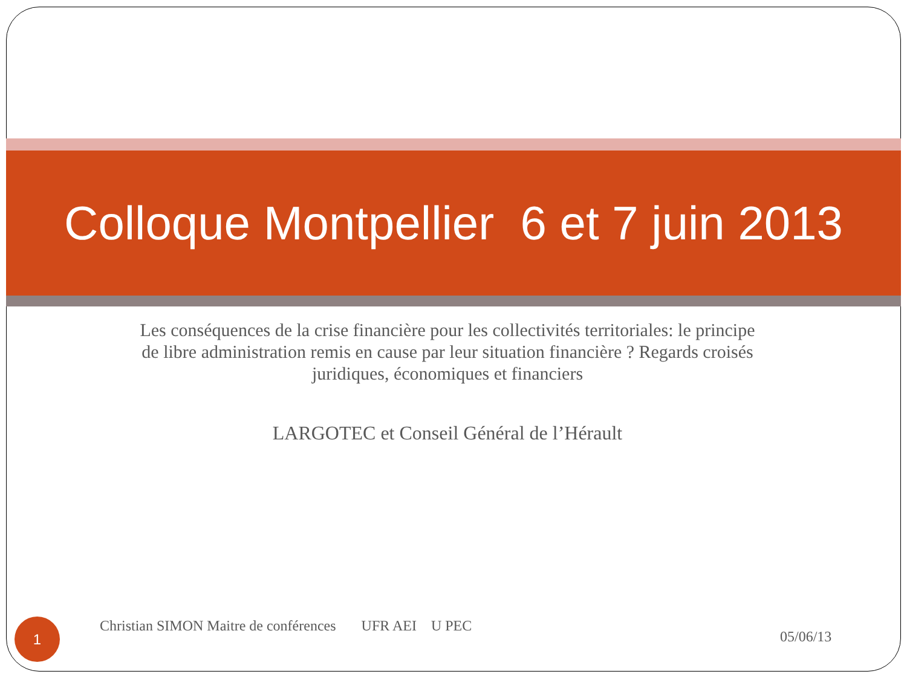Colloque Montpellier 6 et 7 juin 2013
Les conséquences de la crise financière pour les collectivités territoriales: le principe de libre administration remis en cause par leur situation financière ? Regards croisés juridiques, économiques et financiers
LARGOTEC et Conseil Général de l’Hérault
1
Christian SIMON Maitre de conférences UFR AEI U PEC
05/06/13